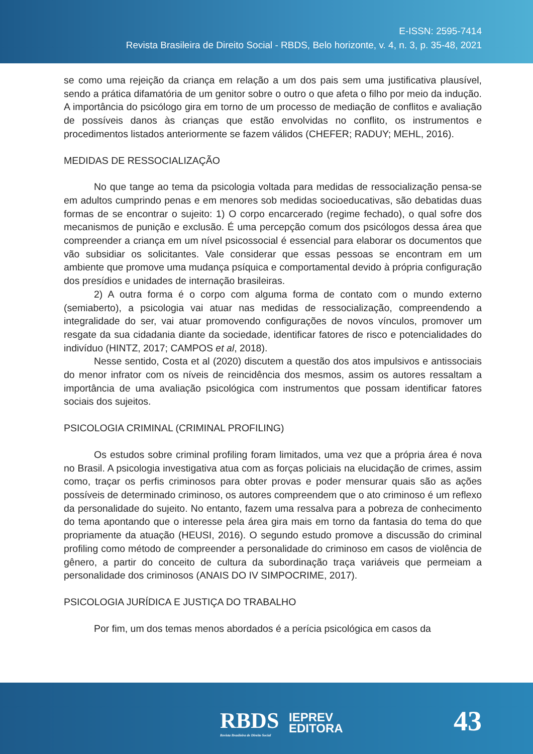E-ISSN: 2595-7414
Revista Brasileira de Direito Social - RBDS, Belo horizonte, v. 4, n. 3, p. 35-48, 2021
se como uma rejeição da criança em relação a um dos pais sem uma justificativa plausível, sendo a prática difamatória de um genitor sobre o outro o que afeta o filho por meio da indução. A importância do psicólogo gira em torno de um processo de mediação de conflitos e avaliação de possíveis danos às crianças que estão envolvidas no conflito, os instrumentos e procedimentos listados anteriormente se fazem válidos (CHEFER; RADUY; MEHL, 2016).
MEDIDAS DE RESSOCIALIZAÇÃO
No que tange ao tema da psicologia voltada para medidas de ressocialização pensa-se em adultos cumprindo penas e em menores sob medidas socioeducativas, são debatidas duas formas de se encontrar o sujeito: 1) O corpo encarcerado (regime fechado), o qual sofre dos mecanismos de punição e exclusão. É uma percepção comum dos psicólogos dessa área que compreender a criança em um nível psicossocial é essencial para elaborar os documentos que vão subsidiar os solicitantes. Vale considerar que essas pessoas se encontram em um ambiente que promove uma mudança psíquica e comportamental devido à própria configuração dos presídios e unidades de internação brasileiras.
2) A outra forma é o corpo com alguma forma de contato com o mundo externo (semiaberto), a psicologia vai atuar nas medidas de ressocialização, compreendendo a integralidade do ser, vai atuar promovendo configurações de novos vínculos, promover um resgate da sua cidadania diante da sociedade, identificar fatores de risco e potencialidades do indivíduo (HINTZ, 2017; CAMPOS et al, 2018).
Nesse sentido, Costa et al (2020) discutem a questão dos atos impulsivos e antissociais do menor infrator com os níveis de reincidência dos mesmos, assim os autores ressaltam a importância de uma avaliação psicológica com instrumentos que possam identificar fatores sociais dos sujeitos.
PSICOLOGIA CRIMINAL (CRIMINAL PROFILING)
Os estudos sobre criminal profiling foram limitados, uma vez que a própria área é nova no Brasil. A psicologia investigativa atua com as forças policiais na elucidação de crimes, assim como, traçar os perfis criminosos para obter provas e poder mensurar quais são as ações possíveis de determinado criminoso, os autores compreendem que o ato criminoso é um reflexo da personalidade do sujeito. No entanto, fazem uma ressalva para a pobreza de conhecimento do tema apontando que o interesse pela área gira mais em torno da fantasia do tema do que propriamente da atuação (HEUSI, 2016). O segundo estudo promove a discussão do criminal profiling como método de compreender a personalidade do criminoso em casos de violência de gênero, a partir do conceito de cultura da subordinação traça variáveis que permeiam a personalidade dos criminosos (ANAIS DO IV SIMPOCRIME, 2017).
PSICOLOGIA JURÍDICA E JUSTIÇA DO TRABALHO
Por fim, um dos temas menos abordados é a perícia psicológica em casos da
RBDS
Revista Brasileira de Direito Social
IEPREV
EDITORA
43